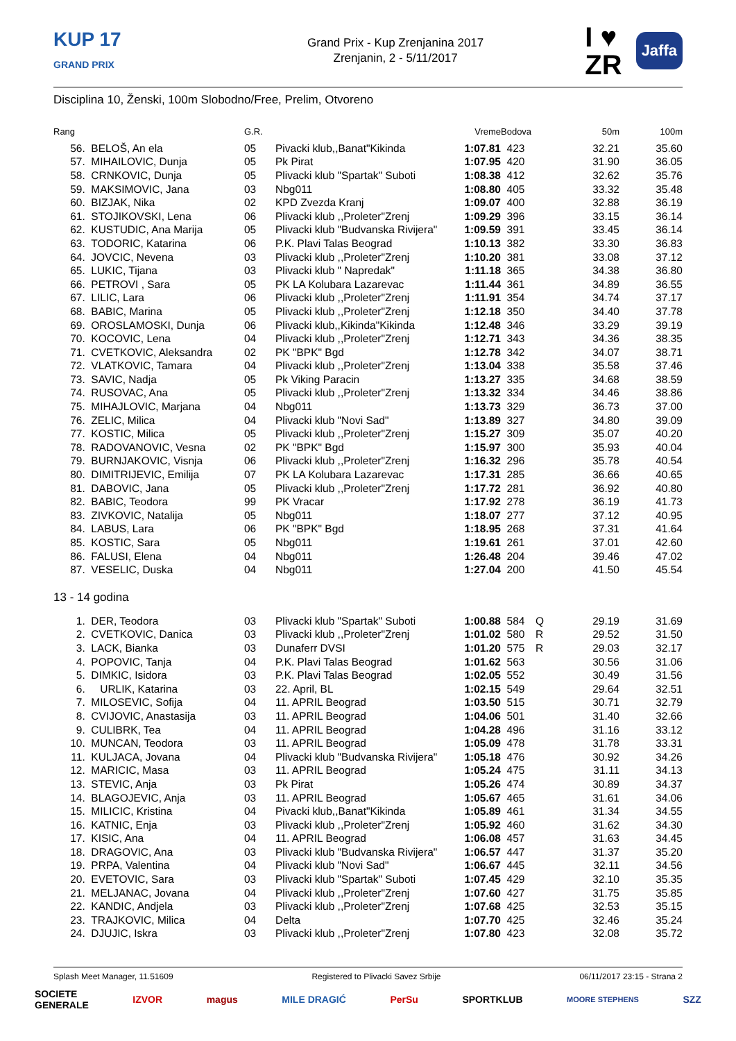KUP 17
GRAND PRIX
Grand Prix - Kup Zrenjanina 2017
Zrenjanin, 2 - 5/11/2017
I ♥
ZR
Jaffa
Disciplina 10, Ženski, 100m Slobodno/Free, Prelim, Otvoreno
| Rang | | G.R. | | Vreme | Bodova | | 50m | 100m |
| --- | --- | --- | --- | --- | --- | --- | --- | --- |
| 56. | BELOŠ, An ela | 05 | Pivacki klub,,Banat"Kikinda | 1:07.81 | 423 | | 32.21 | 35.60 |
| 57. | MIHAILOVIC, Dunja | 05 | Pk Pirat | 1:07.95 | 420 | | 31.90 | 36.05 |
| 58. | CRNKOVIC, Dunja | 05 | Plivacki klub "Spartak" Suboti | 1:08.38 | 412 | | 32.62 | 35.76 |
| 59. | MAKSIMOVIC, Jana | 03 | Nbg011 | 1:08.80 | 405 | | 33.32 | 35.48 |
| 60. | BIZJAK, Nika | 02 | KPD Zvezda Kranj | 1:09.07 | 400 | | 32.88 | 36.19 |
| 61. | STOJIKOVSKI, Lena | 06 | Plivacki klub ,,Proleter"Zrenj | 1:09.29 | 396 | | 33.15 | 36.14 |
| 62. | KUSTUDIC, Ana Marija | 05 | Plivacki klub "Budvanska Rivijera" | 1:09.59 | 391 | | 33.45 | 36.14 |
| 63. | TODORIC, Katarina | 06 | P.K. Plavi Talas Beograd | 1:10.13 | 382 | | 33.30 | 36.83 |
| 64. | JOVCIC, Nevena | 03 | Plivacki klub ,,Proleter"Zrenj | 1:10.20 | 381 | | 33.08 | 37.12 |
| 65. | LUKIC, Tijana | 03 | Plivacki klub " Napredak" | 1:11.18 | 365 | | 34.38 | 36.80 |
| 66. | PETROVI , Sara | 05 | PK LA Kolubara Lazarevac | 1:11.44 | 361 | | 34.89 | 36.55 |
| 67. | LILIC, Lara | 06 | Plivacki klub ,,Proleter"Zrenj | 1:11.91 | 354 | | 34.74 | 37.17 |
| 68. | BABIC, Marina | 05 | Plivacki klub ,,Proleter"Zrenj | 1:12.18 | 350 | | 34.40 | 37.78 |
| 69. | OROSLAMOSKI, Dunja | 06 | Plivacki klub,,Kikinda"Kikinda | 1:12.48 | 346 | | 33.29 | 39.19 |
| 70. | KOCOVIC, Lena | 04 | Plivacki klub ,,Proleter"Zrenj | 1:12.71 | 343 | | 34.36 | 38.35 |
| 71. | CVETKOVIC, Aleksandra | 02 | PK "BPK" Bgd | 1:12.78 | 342 | | 34.07 | 38.71 |
| 72. | VLATKOVIC, Tamara | 04 | Plivacki klub ,,Proleter"Zrenj | 1:13.04 | 338 | | 35.58 | 37.46 |
| 73. | SAVIC, Nadja | 05 | Pk Viking Paracin | 1:13.27 | 335 | | 34.68 | 38.59 |
| 74. | RUSOVAC, Ana | 05 | Plivacki klub ,,Proleter"Zrenj | 1:13.32 | 334 | | 34.46 | 38.86 |
| 75. | MIHAJLOVIC, Marjana | 04 | Nbg011 | 1:13.73 | 329 | | 36.73 | 37.00 |
| 76. | ZELIC, Milica | 04 | Plivacki klub "Novi Sad" | 1:13.89 | 327 | | 34.80 | 39.09 |
| 77. | KOSTIC, Milica | 05 | Plivacki klub ,,Proleter"Zrenj | 1:15.27 | 309 | | 35.07 | 40.20 |
| 78. | RADOVANOVIC, Vesna | 02 | PK "BPK" Bgd | 1:15.97 | 300 | | 35.93 | 40.04 |
| 79. | BURNJAKOVIC, Visnja | 06 | Plivacki klub ,,Proleter"Zrenj | 1:16.32 | 296 | | 35.78 | 40.54 |
| 80. | DIMITRIJEVIC, Emilija | 07 | PK LA Kolubara Lazarevac | 1:17.31 | 285 | | 36.66 | 40.65 |
| 81. | DABOVIC, Jana | 05 | Plivacki klub ,,Proleter"Zrenj | 1:17.72 | 281 | | 36.92 | 40.80 |
| 82. | BABIC, Teodora | 99 | PK Vracar | 1:17.92 | 278 | | 36.19 | 41.73 |
| 83. | ZIVKOVIC, Natalija | 05 | Nbg011 | 1:18.07 | 277 | | 37.12 | 40.95 |
| 84. | LABUS, Lara | 06 | PK "BPK" Bgd | 1:18.95 | 268 | | 37.31 | 41.64 |
| 85. | KOSTIC, Sara | 05 | Nbg011 | 1:19.61 | 261 | | 37.01 | 42.60 |
| 86. | FALUSI, Elena | 04 | Nbg011 | 1:26.48 | 204 | | 39.46 | 47.02 |
| 87. | VESELIC, Duska | 04 | Nbg011 | 1:27.04 | 200 | | 41.50 | 45.54 |
13 - 14 godina
| 1. | DER, Teodora | 03 | Plivacki klub "Spartak" Suboti | 1:00.88 | 584 | Q | 29.19 | 31.69 |
| 2. | CVETKOVIC, Danica | 03 | Plivacki klub ,,Proleter"Zrenj | 1:01.02 | 580 | R | 29.52 | 31.50 |
| 3. | LACK, Bianka | 03 | Dunaferr DVSI | 1:01.20 | 575 | R | 29.03 | 32.17 |
| 4. | POPOVIC, Tanja | 04 | P.K. Plavi Talas Beograd | 1:01.62 | 563 | | 30.56 | 31.06 |
| 5. | DIMKIC, Isidora | 03 | P.K. Plavi Talas Beograd | 1:02.05 | 552 | | 30.49 | 31.56 |
| 6. | URLIK, Katarina | 03 | 22. April, BL | 1:02.15 | 549 | | 29.64 | 32.51 |
| 7. | MILOSEVIC, Sofija | 04 | 11. APRIL Beograd | 1:03.50 | 515 | | 30.71 | 32.79 |
| 8. | CVIJOVIC, Anastasija | 03 | 11. APRIL Beograd | 1:04.06 | 501 | | 31.40 | 32.66 |
| 9. | CULIBRK, Tea | 04 | 11. APRIL Beograd | 1:04.28 | 496 | | 31.16 | 33.12 |
| 10. | MUNCAN, Teodora | 03 | 11. APRIL Beograd | 1:05.09 | 478 | | 31.78 | 33.31 |
| 11. | KULJACA, Jovana | 04 | Plivacki klub "Budvanska Rivijera" | 1:05.18 | 476 | | 30.92 | 34.26 |
| 12. | MARICIC, Masa | 03 | 11. APRIL Beograd | 1:05.24 | 475 | | 31.11 | 34.13 |
| 13. | STEVIC, Anja | 03 | Pk Pirat | 1:05.26 | 474 | | 30.89 | 34.37 |
| 14. | BLAGOJEVIC, Anja | 03 | 11. APRIL Beograd | 1:05.67 | 465 | | 31.61 | 34.06 |
| 15. | MILICIC, Kristina | 04 | Pivacki klub,,Banat"Kikinda | 1:05.89 | 461 | | 31.34 | 34.55 |
| 16. | KATNIC, Enja | 03 | Plivacki klub ,,Proleter"Zrenj | 1:05.92 | 460 | | 31.62 | 34.30 |
| 17. | KISIC, Ana | 04 | 11. APRIL Beograd | 1:06.08 | 457 | | 31.63 | 34.45 |
| 18. | DRAGOVIC, Ana | 03 | Plivacki klub "Budvanska Rivijera" | 1:06.57 | 447 | | 31.37 | 35.20 |
| 19. | PRPA, Valentina | 04 | Plivacki klub "Novi Sad" | 1:06.67 | 445 | | 32.11 | 34.56 |
| 20. | EVETOVIC, Sara | 03 | Plivacki klub "Spartak" Suboti | 1:07.45 | 429 | | 32.10 | 35.35 |
| 21. | MELJANAC, Jovana | 04 | Plivacki klub ,,Proleter"Zrenj | 1:07.60 | 427 | | 31.75 | 35.85 |
| 22. | KANDIC, Andjela | 03 | Plivacki klub ,,Proleter"Zrenj | 1:07.68 | 425 | | 32.53 | 35.15 |
| 23. | TRAJKOVIC, Milica | 04 | Delta | 1:07.70 | 425 | | 32.46 | 35.24 |
| 24. | DJUJIC, Iskra | 03 | Plivacki klub ,,Proleter"Zrenj | 1:07.80 | 423 | | 32.08 | 35.72 |
Splash Meet Manager, 11.51609 Registered to Plivacki Savez Srbije 06/11/2017 23:15 - Strana 2
SOCIETE
GENERALE IZVOR magus MILE DRAGIĆ PerSu SPORTKLUB MOORE STEPHENS SZZ